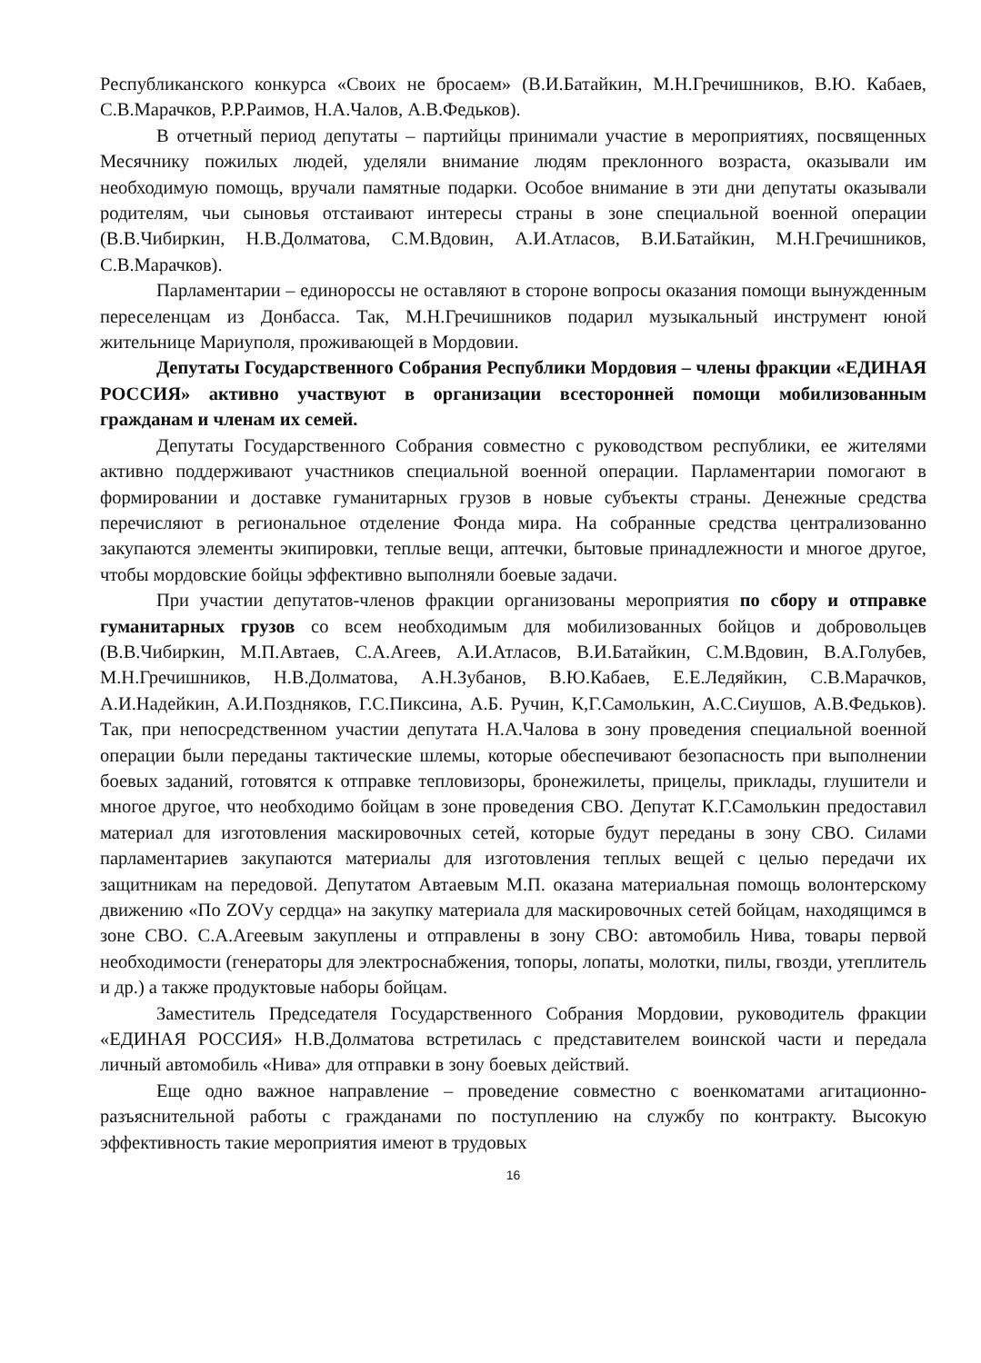Республиканского конкурса «Своих не бросаем» (В.И.Батайкин, М.Н.Гречишников, В.Ю. Кабаев, С.В.Марачков, Р.Р.Раимов, Н.А.Чалов, А.В.Федьков).
В отчетный период депутаты – партийцы принимали участие в мероприятиях, посвященных Месячнику пожилых людей, уделяли внимание людям преклонного возраста, оказывали им необходимую помощь, вручали памятные подарки. Особое внимание в эти дни депутаты оказывали родителям, чьи сыновья отстаивают интересы страны в зоне специальной военной операции (В.В.Чибиркин, Н.В.Долматова, С.М.Вдовин, А.И.Атласов, В.И.Батайкин, М.Н.Гречишников, С.В.Марачков).
Парламентарии – единороссы не оставляют в стороне вопросы оказания помощи вынужденным переселенцам из Донбасса. Так, М.Н.Гречишников подарил музыкальный инструмент юной жительнице Мариуполя, проживающей в Мордовии.
Депутаты Государственного Собрания Республики Мордовия – члены фракции «ЕДИНАЯ РОССИЯ» активно участвуют в организации всесторонней помощи мобилизованным гражданам и членам их семей.
Депутаты Государственного Собрания совместно с руководством республики, ее жителями активно поддерживают участников специальной военной операции. Парламентарии помогают в формировании и доставке гуманитарных грузов в новые субъекты страны. Денежные средства перечисляют в региональное отделение Фонда мира. На собранные средства централизованно закупаются элементы экипировки, теплые вещи, аптечки, бытовые принадлежности и многое другое, чтобы мордовские бойцы эффективно выполняли боевые задачи.
При участии депутатов-членов фракции организованы мероприятия по сбору и отправке гуманитарных грузов со всем необходимым для мобилизованных бойцов и добровольцев (В.В.Чибиркин, М.П.Автаев, С.А.Агеев, А.И.Атласов, В.И.Батайкин, С.М.Вдовин, В.А.Голубев, М.Н.Гречишников, Н.В.Долматова, А.Н.Зубанов, В.Ю.Кабаев, Е.Е.Ледяйкин, С.В.Марачков, А.И.Надейкин, А.И.Поздняков, Г.С.Пиксина, А.Б. Ручин, К,Г.Самолькин, А.С.Сиушов, А.В.Федьков). Так, при непосредственном участии депутата Н.А.Чалова в зону проведения специальной военной операции были переданы тактические шлемы, которые обеспечивают безопасность при выполнении боевых заданий, готовятся к отправке тепловизоры, бронежилеты, прицелы, приклады, глушители и многое другое, что необходимо бойцам в зоне проведения СВО. Депутат К.Г.Самолькин предоставил материал для изготовления маскировочных сетей, которые будут переданы в зону СВО. Силами парламентариев закупаются материалы для изготовления теплых вещей с целью передачи их защитникам на передовой. Депутатом Автаевым М.П. оказана материальная помощь волонтерскому движению «По ZOVу сердца» на закупку материала для маскировочных сетей бойцам, находящимся в зоне СВО. С.А.Агеевым закуплены и отправлены в зону СВО: автомобиль Нива, товары первой необходимости (генераторы для электроснабжения, топоры, лопаты, молотки, пилы, гвозди, утеплитель и др.) а также продуктовые наборы бойцам.
Заместитель Председателя Государственного Собрания Мордовии, руководитель фракции «ЕДИНАЯ РОССИЯ» Н.В.Долматова встретилась с представителем воинской части и передала личный автомобиль «Нива» для отправки в зону боевых действий.
Еще одно важное направление – проведение совместно с военкоматами агитационно-разъяснительной работы с гражданами по поступлению на службу по контракту. Высокую эффективность такие мероприятия имеют в трудовых
16